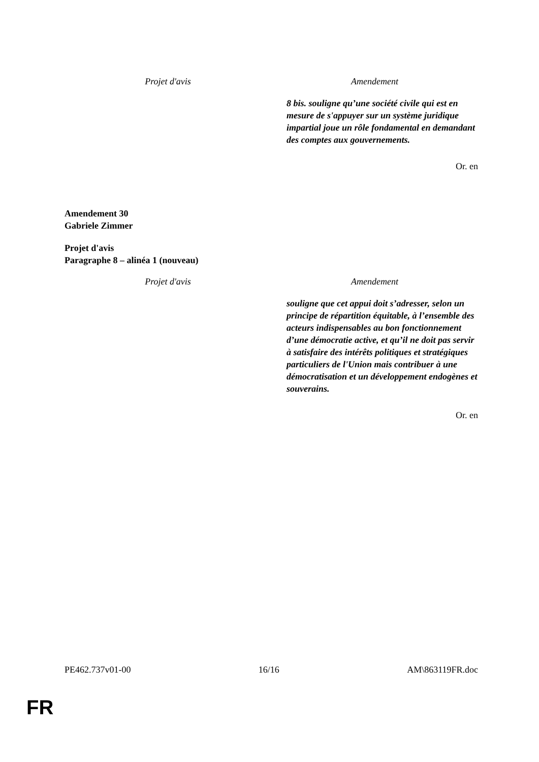| Projet d'avis | Amendement |
| --- | --- |
| | 8 bis. souligne qu’une société civile qui est en mesure de s'appuyer sur un système juridique impartial joue un rôle fondamental en demandant des comptes aux gouvernements. |
Or. en
Amendement 30
Gabriele Zimmer
Projet d'avis
Paragraphe 8 – alinéa 1 (nouveau)
| Projet d'avis | Amendement |
| --- | --- |
| | souligne que cet appui doit s’adresser, selon un principe de répartition équitable, à l’ensemble des acteurs indispensables au bon fonctionnement d’une démocratie active, et qu’il ne doit pas servir à satisfaire des intérêts politiques et stratégiques particuliers de l'Union mais contribuer à une démocratisation et un développement endogènes et souverains. |
Or. en
PE462.737v01-00 16/16 AM\863119FR.doc
FR